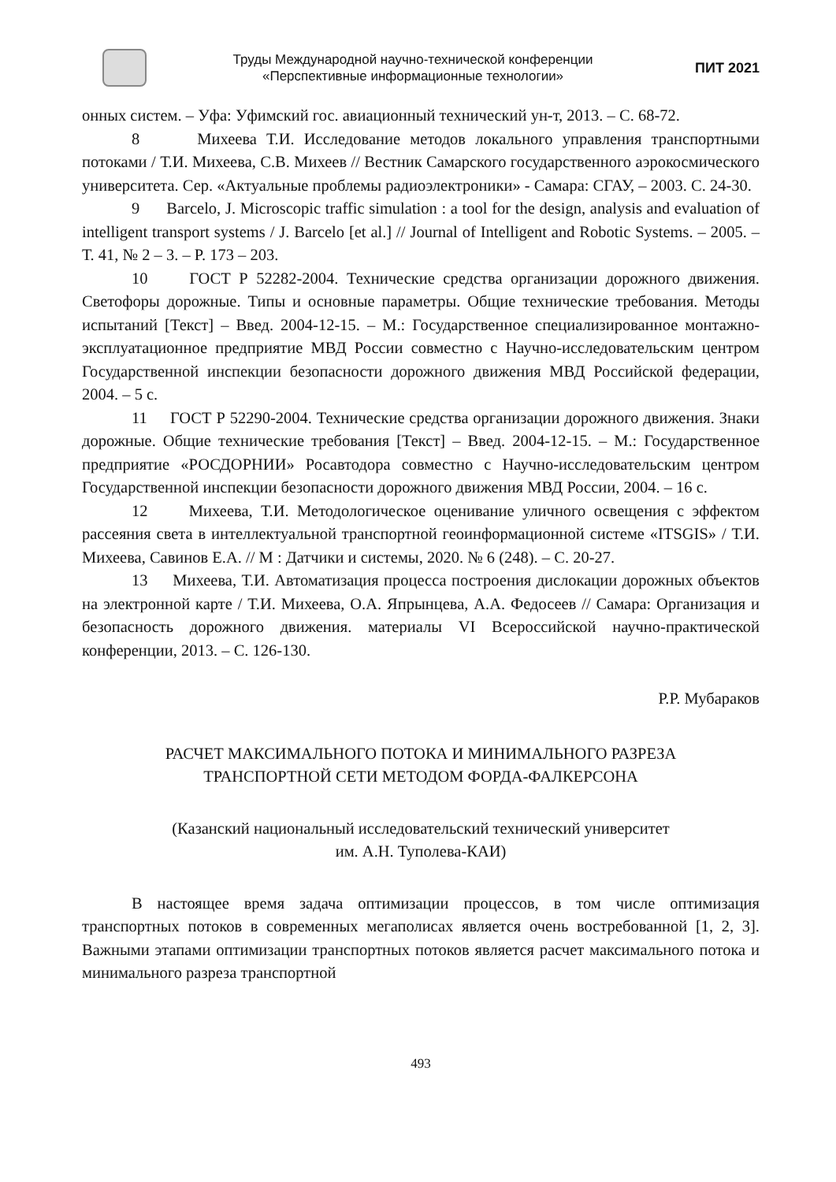Труды Международной научно-технической конференции
«Перспективные информационные технологии»
ПИТ 2021
онных систем. – Уфа: Уфимский гос. авиационный технический ун-т, 2013. – С. 68-72.
8 Михеева Т.И. Исследование методов локального управления транспортными потоками / Т.И. Михеева, С.В. Михеев // Вестник Самарского государственного аэрокосмического университета. Сер. «Актуальные проблемы радиоэлектроники» - Самара: СГАУ, – 2003. С. 24-30.
9 Barcelo, J. Microscopic traffic simulation : a tool for the design, analysis and evaluation of intelligent transport systems / J. Barcelo [et al.] // Journal of Intelligent and Robotic Systems. – 2005. – Т. 41, № 2 – 3. – P. 173 – 203.
10 ГОСТ Р 52282-2004. Технические средства организации дорожного движения. Светофоры дорожные. Типы и основные параметры. Общие технические требования. Методы испытаний [Текст] – Введ. 2004-12-15. – М.: Государственное специализированное монтажно-эксплуатационное предприятие МВД России совместно с Научно-исследовательским центром Государственной инспекции безопасности дорожного движения МВД Российской федерации, 2004. – 5 с.
11 ГОСТ Р 52290-2004. Технические средства организации дорожного движения. Знаки дорожные. Общие технические требования [Текст] – Введ. 2004-12-15. – М.: Государственное предприятие «РОСДОРНИИ» Росавтодора совместно с Научно-исследовательским центром Государственной инспекции безопасности дорожного движения МВД России, 2004. – 16 с.
12 Михеева, Т.И. Методологическое оценивание уличного освещения с эффектом рассеяния света в интеллектуальной транспортной геоинформационной системе «ITSGIS» / Т.И. Михеева, Савинов Е.А. // М : Датчики и системы, 2020. № 6 (248). – С. 20-27.
13 Михеева, Т.И. Автоматизация процесса построения дислокации дорожных объектов на электронной карте / Т.И. Михеева, О.А. Япрынцева, А.А. Федосеев // Самара: Организация и безопасность дорожного движения. материалы VI Всероссийской научно-практической конференции, 2013. – С. 126-130.
Р.Р. Мубараков
РАСЧЕТ МАКСИМАЛЬНОГО ПОТОКА И МИНИМАЛЬНОГО РАЗРЕЗА
ТРАНСПОРТНОЙ СЕТИ МЕТОДОМ ФОРДА-ФАЛКЕРСОНА
(Казанский национальный исследовательский технический университет
им. А.Н. Туполева-КАИ)
В настоящее время задача оптимизации процессов, в том числе оптимизация транспортных потоков в современных мегаполисах является очень востребованной [1, 2, 3]. Важными этапами оптимизации транспортных потоков является расчет максимального потока и минимального разреза транспортной
493